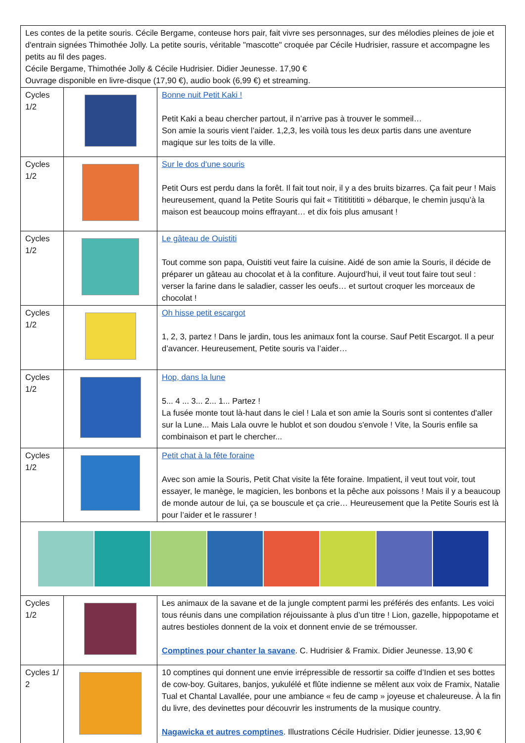| Les contes de la petite souris. Cécile Bergame, conteuse hors pair, fait vivre ses personnages, sur des mélodies pleines de joie et d'entrain signées Thimothée Jolly. La petite souris, véritable "mascotte" croquée par Cécile Hudrisier, rassure et accompagne les petits au fil des pages. Cécile Bergame, Thimothée Jolly & Cécile Hudrisier. Didier Jeunesse. 17,90 € Ouvrage disponible en livre-disque (17,90 €), audio book (6,99 €) et streaming. | | |
| Cycles 1/2 | | Bonne nuit Petit Kaki ! Petit Kaki a beau chercher partout, il n’arrive pas à trouver le sommeil… Son amie la souris vient l’aider. 1,2,3, les voilà tous les deux partis dans une aventure magique sur les toits de la ville. |
| Cycles 1/2 | | Sur le dos d'une souris Petit Ours est perdu dans la forêt. Il fait tout noir, il y a des bruits bizarres. Ça fait peur ! Mais heureusement, quand la Petite Souris qui fait « Tititititititi » débarque, le chemin jusqu’à la maison est beaucoup moins effrayant… et dix fois plus amusant ! |
| Cycles 1/2 | | Le gâteau de Ouistiti Tout comme son papa, Ouistiti veut faire la cuisine. Aidé de son amie la Souris, il décide de préparer un gâteau au chocolat et à la confiture. Aujourd’hui, il veut tout faire tout seul : verser la farine dans le saladier, casser les oeufs… et surtout croquer les morceaux de chocolat ! |
| Cycles 1/2 | | Oh hisse petit escargot 1, 2, 3, partez ! Dans le jardin, tous les animaux font la course. Sauf Petit Escargot. Il a peur d’avancer. Heureusement, Petite souris va l’aider… |
| Cycles 1/2 | | Hop, dans la lune 5... 4 ... 3... 2... 1... Partez ! La fusée monte tout là-haut dans le ciel ! Lala et son amie la Souris sont si contentes d'aller sur la Lune... Mais Lala ouvre le hublot et son doudou s'envole ! Vite, la Souris enfile sa combinaison et part le chercher... |
| Cycles 1/2 | | Petit chat à la fête foraine Avec son amie la Souris, Petit Chat visite la fête foraine. Impatient, il veut tout voir, tout essayer, le manège, le magicien, les bonbons et la pêche aux poissons ! Mais il y a beaucoup de monde autour de lui, ça se bouscule et ça crie… Heureusement que la Petite Souris est là pour l’aider et le rassurer ! |
| Cycles 1/2 | | Les animaux de la savane et de la jungle comptent parmi les préférés des enfants. Les voici tous réunis dans une compilation réjouissante à plus d’un titre ! Lion, gazelle, hippopotame et autres bestioles donnent de la voix et donnent envie de se trémousser. Comptines pour chanter la savane . C. Hudrisier & Framix. Didier Jeunesse. 13,90 € |
| Cycles 1/ 2 | | 10 comptines qui donnent une envie irrépressible de ressortir sa coiffe d’Indien et ses bottes de cow-boy. Guitares, banjos, yukulélé et flûte indienne se mêlent aux voix de Framix, Natalie Tual et Chantal Lavallée, pour une ambiance « feu de camp » joyeuse et chaleureuse. À la fin du livre, des devinettes pour découvrir les instruments de la musique country. Nagawicka et autres comptines . Illustrations Cécile Hudrisier. Didier jeunesse. 13,90 € |